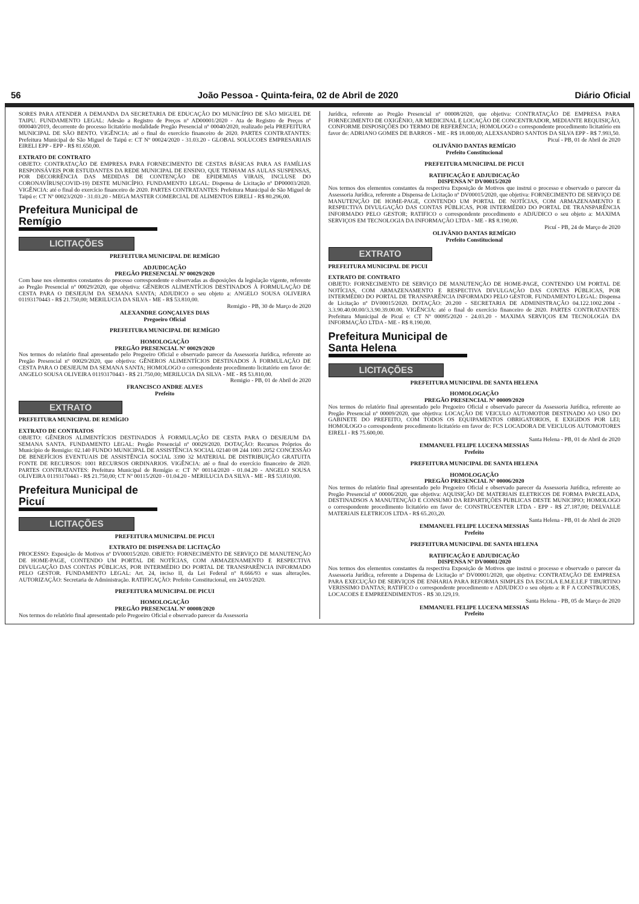56 João Pessoa - Quinta-feira, 02 de Abril de 2020 Diário Oficial
SORES PARA ATENDER A DEMANDA DA SECRETARIA DE EDUCAÇÃO DO MUNICÍPIO DE SÃO MIGUEL DE TAIPU. FUNDAMENTO LEGAL: Adesão a Registro de Preços nº AD00001/2020 - Ata de Registro de Preços nº 000040/2019, decorrente do processo licitatório modalidade Pregão Presencial nº 00040/2020, realizado pela PREFEITURA MUNICIPAL DE SÃO BENTO. VIGÊNCIA: até o final do exercício financeiro de 2020. PARTES CONTRATANTES: Prefeitura Municipal de São Miguel de Taipú e: CT Nº 00024/2020 - 31.03.20 - GLOBAL SOLUCOES EMPRESARIAIS EIRELI EPP - EPP - R$ 81.650,00.
EXTRATO DE CONTRATO
OBJETO: CONTRATAÇÃO DE EMPRESA PARA FORNECIMENTO DE CESTAS BÁSICAS PARA AS FAMÍLIAS RESPONSÁVEIS POR ESTUDANTES DA REDE MUNICIPAL DE ENSINO, QUE TENHAM AS AULAS SUSPENSAS, POR DECORRÊNCIA DAS MEDIDAS DE CONTENÇÃO DE EPIDEMIAS VIRAIS, INCLUSE DO CORONAVÍRUS(COVID-19) DESTE MUNICÍPIO. FUNDAMENTO LEGAL: Dispensa de Licitação nº DP00003/2020. VIGÊNCIA: até o final do exercício financeiro de 2020. PARTES CONTRATANTES: Prefeitura Municipal de São Miguel de Taipú e: CT Nº 00023/2020 - 31.03.20 - MEGA MASTER COMERCIAL DE ALIMENTOS EIRELI - R$ 80.296,00.
Prefeitura Municipal de Remígio
LICITAÇÕES
PREFEITURA MUNICIPAL DE REMÍGIO
ADJUDICAÇÃO
PREGÃO PRESENCIAL Nº 00029/2020
Com base nos elementos constantes do processo correspondente e observadas as disposições da legislação vigente, referente ao Pregão Presencial nº 00029/2020, que objetiva: GÊNEROS ALIMENTÍCIOS DESTINADOS À FORMULAÇÃO DE CESTA PARA O DESJEJUM DA SEMANA SANTA; ADJUDICO o seu objeto a: ANGELO SOUSA OLIVEIRA 01193170443 - R$ 21.750,00; MERILUCIA DA SILVA - ME - R$ 53.810,00.
Remigio - PB, 30 de Março de 2020
ALEXANDRE GONÇALVES DIAS
Pregoeiro Oficial
PREFEITURA MUNICIPAL DE REMÍGIO
HOMOLOGAÇÃO
PREGÃO PRESENCIAL Nº 00029/2020
Nos termos do relatório final apresentado pelo Pregoeiro Oficial e observado parecer da Assessoria Jurídica, referente ao Pregão Presencial nº 00029/2020, que objetiva: GÊNEROS ALIMENTÍCIOS DESTINADOS À FORMULAÇÃO DE CESTA PARA O DESJEJUM DA SEMANA SANTA; HOMOLOGO o correspondente procedimento licitatório em favor de: ANGELO SOUSA OLIVEIRA 01193170443 - R$ 21.750,00; MERILUCIA DA SILVA - ME - R$ 53.810,00.
Remigio - PB, 01 de Abril de 2020
FRANCISCO ANDRE ALVES
Prefeito
EXTRATO
PREFEITURA MUNICIPAL DE REMÍGIO
EXTRATO DE CONTRATOS
OBJETO: GÊNEROS ALIMENTÍCIOS DESTINADOS À FORMULAÇÃO DE CESTA PARA O DESJEJUM DA SEMANA SANTA. FUNDAMENTO LEGAL: Pregão Presencial nº 00029/2020. DOTAÇÃO: Recursos Próprios do Município de Remigio: 02.140 FUNDO MUNICIPAL DE ASSISTÊNCIA SOCIAL 02140 08 244 1003 2052 CONCESSÃO DE BENEFÍCIOS EVENTUAIS DE ASSISTÊNCIA SOCIAL 3390 32 MATERIAL DE DISTRIBUIÇÃO GRATUITA FONTE DE RECURSOS: 1001 RECURSOS ORDINARIOS. VIGÊNCIA: até o final do exercício financeiro de 2020. PARTES CONTRATANTES: Prefeitura Municipal de Remígio e: CT Nº 00114/2020 - 01.04.20 - ANGELO SOUSA OLIVEIRA 01193170443 - R$ 21.750,00; CT Nº 00115/2020 - 01.04.20 - MERILUCIA DA SILVA - ME - R$ 53.810,00.
Prefeitura Municipal de Picuí
LICITAÇÕES
PREFEITURA MUNICIPAL DE PICUI
EXTRATO DE DISPENSA DE LICITAÇÃO
PROCESSO: Exposição de Motivos nº DV00015/2020. OBJETO: FORNECIMENTO DE SERVIÇO DE MANUTENÇÃO DE HOME-PAGE, CONTENDO UM PORTAL DE NOTÍCIAS, COM ARMAZENAMENTO E RESPECTIVA DIVULGAÇÃO DAS CONTAS PÚBLICAS, POR INTERMÉDIO DO PORTAL DE TRANSPARÊNCIA INFORMADO PELO GESTOR. FUNDAMENTO LEGAL: Art. 24, inciso II, da Lei Federal nº 8.666/93 e suas alterações. AUTORIZAÇÃO: Secretaria de Administração. RATIFICAÇÃO: Prefeito Constitucional, em 24/03/2020.
PREFEITURA MUNICIPAL DE PICUI
HOMOLOGAÇÃO
PREGÃO PRESENCIAL Nº 00008/2020
Nos termos do relatório final apresentado pelo Pregoeiro Oficial e observado parecer da Assessoria
Jurídica, referente ao Pregão Presencial nº 00008/2020, que objetiva: CONTRATAÇÃO DE EMPRESA PARA FORNECIMENTO DE OXIGÊNIO, AR MEDICINAL E LOCAÇÃO DE CONCENTRADOR, MEDIANTE REQUISIÇÃO, CONFORME DISPOSIÇÕES DO TERMO DE REFERÊNCIA; HOMOLOGO o correspondente procedimento licitatório em favor de: ADRIANO GOMES DE BARROS - ME - R$ 18.000,00; ALEXSANDRO SANTOS DA SILVA EPP - R$ 7.993,50.
Picuí - PB, 01 de Abril de 2020
OLIVÂNIO DANTAS REMÍGIO
Prefeito Constitucional
PREFEITURA MUNICIPAL DE PICUI
RATIFICAÇÃO E ADJUDICAÇÃO
DISPENSA Nº DV00015/2020
Nos termos dos elementos constantes da respectiva Exposição de Motivos que instrui o processo e observado o parecer da Assessoria Jurídica, referente a Dispensa de Licitação nº DV00015/2020, que objetiva: FORNECIMENTO DE SERVIÇO DE MANUTENÇÃO DE HOME-PAGE, CONTENDO UM PORTAL DE NOTÍCIAS, COM ARMAZENAMENTO E RESPECTIVA DIVULGAÇÃO DAS CONTAS PÚBLICAS, POR INTERMÉDIO DO PORTAL DE TRANSPARÊNCIA INFORMADO PELO GESTOR; RATIFICO o correspondente procedimento e ADJUDICO o seu objeto a: MAXIMA SERVIÇOS EM TECNOLOGIA DA INFORMAÇÃO LTDA - ME - R$ 8.190,00.
Picuí - PB, 24 de Março de 2020
OLIVÂNIO DANTAS REMÍGIO
Prefeito Constitucional
EXTRATO
PREFEITURA MUNICIPAL DE PICUI
EXTRATO DE CONTRATO
OBJETO: FORNECIMENTO DE SERVIÇO DE MANUTENÇÃO DE HOME-PAGE, CONTENDO UM PORTAL DE NOTÍCIAS, COM ARMAZENAMENTO E RESPECTIVA DIVULGAÇÃO DAS CONTAS PÚBLICAS, POR INTERMÉDIO DO PORTAL DE TRANSPARÊNCIA INFORMADO PELO GESTOR. FUNDAMENTO LEGAL: Dispensa de Licitação nº DV00015/2020. DOTAÇÃO: 20.200 - SECRETARIA DE ADMINISTRAÇÃO 04.122.1002.2004 - 3.3.90.40.00.00/3.3.90.39.00.00. VIGÊNCIA: até o final do exercício financeiro de 2020. PARTES CONTRATANTES: Prefeitura Municipal de Picuí e: CT Nº 00095/2020 - 24.03.20 - MAXIMA SERVIÇOS EM TECNOLOGIA DA INFORMAÇÃO LTDA - ME - R$ 8.190,00.
Prefeitura Municipal de Santa Helena
LICITAÇÕES
PREFEITURA MUNICIPAL DE SANTA HELENA
HOMOLOGAÇÃO
PREGÃO PRESENCIAL Nº 00009/2020
Nos termos do relatório final apresentado pelo Pregoeiro Oficial e observado parecer da Assessoria Jurídica, referente ao Pregão Presencial nº 00009/2020, que objetiva: LOCAÇÃO DE VEICULO AUTOMOTOR DESTINADO AO USO DO GABINETE DO PREFEITO, COM TODOS OS EQUIPAMENTOS OBRIGATORIOS, E EXIGIDOS POR LEI; HOMOLOGO o correspondente procedimento licitatório em favor de: FCS LOCADORA DE VEICULOS AUTOMOTORES EIRELI - R$ 75.600,00.
Santa Helena - PB, 01 de Abril de 2020
EMMANUEL FELIPE LUCENA MESSIAS
Prefeito
PREFEITURA MUNICIPAL DE SANTA HELENA
HOMOLOGAÇÃO
PREGÃO PRESENCIAL Nº 00006/2020
Nos termos do relatório final apresentado pelo Pregoeiro Oficial e observado parecer da Assessoria Jurídica, referente ao Pregão Presencial nº 00006/2020, que objetiva: AQUISIÇÃO DE MATERIAIS ELETRICOS DE FORMA PARCELADA, DESTINADSOS A MANUTENÇÃO E CONSUMO DA REPARTIÇÕES PUBLICAS DESTE MUNICIPIO; HOMOLOGO o correspondente procedimento licitatório em favor de: CONSTRUCENTER LTDA - EPP - R$ 27.187,00; DELVALLE MATERIAIS ELETRICOS LTDA - R$ 65.203,20.
Santa Helena - PB, 01 de Abril de 2020
EMMANUEL FELIPE LUCENA MESSIAS
Prefeito
PREFEITURA MUNICIPAL DE SANTA HELENA
RATIFICAÇÃO E ADJUDICAÇÃO
DISPENSA Nº DV00001/2020
Nos termos dos elementos constantes da respectiva Exposição de Motivos que instrui o processo e observado o parecer da Assessoria Jurídica, referente a Dispensa de Licitação nº DV00001/2020, que objetiva: CONTRATAÇÃO DE EMPRESA PARA EXECUÇÃO DE SERVIÇOS DE ENHARIA PARA REFORMA SIMPLES DA ESCOLA E.M.E.I.E.F TIBURTINO VERISSIMO DANTAS; RATIFICO o correspondente procedimento e ADJUDICO o seu objeto a: R F A CONSTRUCOES, LOCACOES E EMPREENDIMENTOS - R$ 30.129,19.
Santa Helena - PB, 05 de Março de 2020
EMMANUEL FELIPE LUCENA MESSIAS
Prefeito